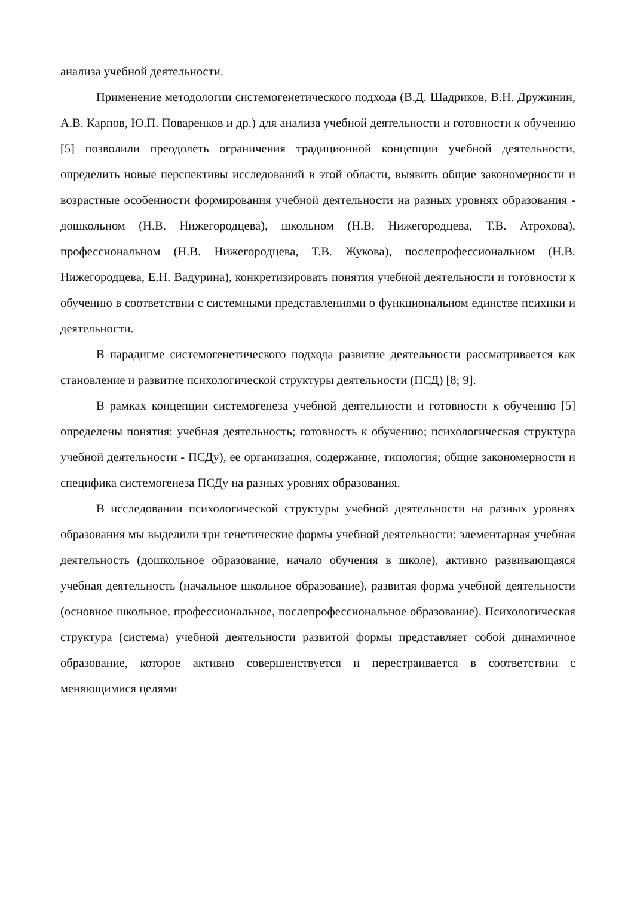анализа учебной деятельности.
Применение методологии системогенетического подхода (В.Д. Шадриков, В.Н. Дружинин, А.В. Карпов, Ю.П. Поваренков и др.) для анализа учебной деятельности и готовности к обучению [5] позволили преодолеть ограничения традиционной концепции учебной деятельности, определить новые перспективы исследований в этой области, выявить общие закономерности и возрастные особенности формирования учебной деятельности на разных уровнях образования - дошкольном (Н.В. Нижегородцева), школьном (Н.В. Нижегородцева, Т.В. Атрохова), профессиональном (Н.В. Нижегородцева, Т.В. Жукова), послепрофессиональном (Н.В. Нижегородцева, Е.Н. Вадурина), конкретизировать понятия учебной деятельности и готовности к обучению в соответствии с системными представлениями о функциональном единстве психики и деятельности.
В парадигме системогенетического подхода развитие деятельности рассматривается как становление и развитие психологической структуры деятельности (ПСД) [8; 9].
В рамках концепции системогенеза учебной деятельности и готовности к обучению [5] определены понятия: учебная деятельность; готовность к обучению; психологическая структура учебной деятельности - ПСДу), ее организация, содержание, типология; общие закономерности и специфика системогенеза ПСДу на разных уровнях образования.
В исследовании психологической структуры учебной деятельности на разных уровнях образования мы выделили три генетические формы учебной деятельности: элементарная учебная деятельность (дошкольное образование, начало обучения в школе), активно развивающаяся учебная деятельность (начальное школьное образование), развитая форма учебной деятельности (основное школьное, профессиональное, послепрофессиональное образование). Психологическая структура (система) учебной деятельности развитой формы представляет собой динамичное образование, которое активно совершенствуется и перестраивается в соответствии с меняющимися целями